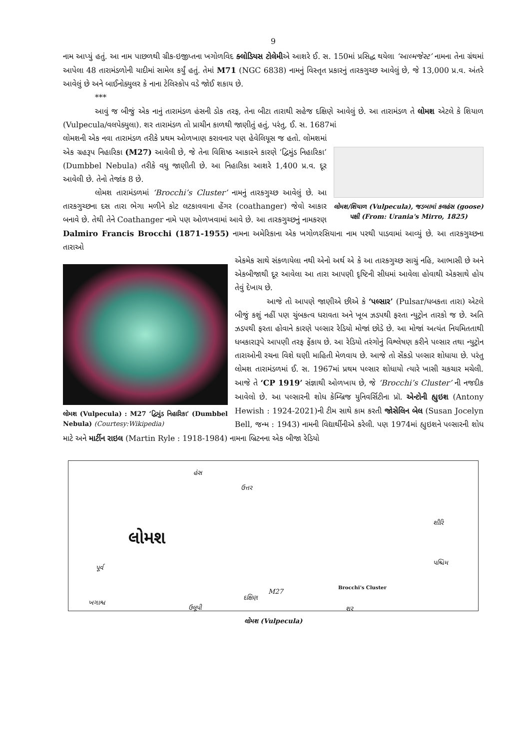9
નામ આપ્યું હતું. આ નામ પાછળથી ગ્રીક-ઇજીપ્તના ખગોળવિદ ક્લોડિયસ ટોલેમીએ આશરે ઈ. સ. 150માં પ્રસિદ્ધ થયેલા ‘આલ્મજેસ્ટ’ નામના તેના ગ્રંથમાં આપેલા 48 તારામંડળોની યાદીમાં સામેલ કર્યું હતું. તેમાં M71 (NGC 6838) નામનું વિસ્તૃત પ્રકારનું તારકગુચ્છ આવેલું છે, જે 13,000 પ્ર.વ. અંતરે આવેલું છે અને બાઈનોક્યુલર કે નાના ટેલિસ્કોપ વડે જોઈ શકાય છે.
***
આવું જ બીજું એક નાનું તારામંડળ હંસની ડોક તરફ, તેના બીટા તારાથી સહેજ દક્ષિણે આવેલું છે. આ તારામંડળ તે લોમશ એટલે કે શિયાળ (Vulpecula/વલપેક્યુલા). શર તારામંડળ તો પ્રાચીન કાળથી જાણીતું હતું, પરંતુ, ઈ. સ. 1687માં
લોમશ/શિયાળ (Vulpecula), જડબામાં કલહંસ (goose) પક્ષી (From: Urania's Mirro, 1825)
લોમશની એક નવા તારામંડળ તરીકે પ્રથમ ઓળખાણ કરાવનાર પણ હેવેલિયૂસ જ હતો. લોમશમાં એક ગ્રહરૂપ નિહારિકા (M27) આવેલી છે, જે તેના વિશિષ્ઠ આકારને કારણે ‘દ્વિમુંડ નિહારિકા’ (Dumbbel Nebula) તરીકે વધુ જાણીતી છે. આ નિહારિકા આશરે 1,400 પ્ર.વ. દૂર આવેલી છે. તેનો તેજાંક 8 છે.
લોમશ તારામંડળમાં ‘Brocchi’s Cluster’ નામનું તારકગુચ્છ આવેલું છે. આ તારકગુચ્છના દસ તારા ભેગા મળીને કોટ લટકાવવાના હેંગર (coathanger) જેવો આકાર બનાવે છે. તેથી તેને Coathanger નામે પણ ઓળખવામાં આવે છે. આ તારકગુચ્છનું નામકરણ Dalmiro Francis Brocchi (1871-1955) નામના અમેરિકાના એક ખગોળરસિયાના નામ પરથી પાડવામાં આવ્યું છે. આ તારકગુચ્છના તારાઓ
લોમશ (Vulpecula) : M27 ‘દ્વિમુંડ નિહારિકા’ (Dumbbel Nebula) (Courtesy:Wikipedia)
એકમેક સાથે સંકળાયેલા નથી એનો અર્થ એ કે આ તારકગુચ્છ સાચું નહિ, આભાસી છે અને એકબીજાથી દૂર આવેલા આ તારા આપણી દૃષ્ટિની સીધમાં આવેલા હોવાથી એકસાથે હોય તેવું દેખાય છે.
આજે તો આપણે જાણીએ છીએ કે ‘પલ્સાર’ (Pulsar/ધબકતા તારા) એટલે બીજું કશું નહીં પણ ચુંબકત્વ ધરાવતા અને ખૂબ ઝડપથી ફરતા ન્યુટ્રોન તારકો જ છે. અતિ ઝડપથી ફરતા હોવાને કારણે પલ્સાર રેડિયો મોજાં છોડે છે. આ મોજાં અત્યંત નિયમિતતાથી ધબકારારૂપે આપણી તરફ ફેંકાય છે. આ રેડિયો તરંગોનું વિશ્લેષણ કરીને પલ્સાર તથા ન્યુટ્રોન તારાઓની રચના વિશે ઘણી માહિતી મેળવાય છે. આજે તો સેંકડો પલ્સાર શોધાયા છે. પરંતુ લોમશ તારામંડળમાં ઈ. સ. 1967માં પ્રથમ પલ્સાર શોધાયો ત્યારે ખાસી ચકચાર મચેલી. આજે તે ‘CP 1919’ સંજ્ઞાથી ઓળખાય છે, જે ‘Brocchi’s Cluster’ ની નજદીક આવેલો છે. આ પલ્સારની શોધ કેમ્બ્રિજ યુનિવર્સિટીના પ્રૉ. એન્ટોની હ્યુઇશ (Antony Hewish : 1924-2021)ની ટીમ સાથે કામ કરતી જોસેલિન બેલ (Susan Jocelyn Bell, જન્મ : 1943) નામની વિદ્યાર્થીનીએ કરેલી. પણ 1974માં હ્યુઇશને પલ્સારની શોધ માટે અને માર્ટીન રાઇલ (Martin Ryle : 1918-1984) નામના બ્રિટનના એક બીજા રેડિયો
હંસ
ઉત્તર
લોમશ
પૂર્વ
શૌરિ
પશ્ચિમ
M27
Brocchi's Cluster
દક્ષિણ
ખગાશ્વ
ઉલૂપી શર
લોમશ (Vulpecula)